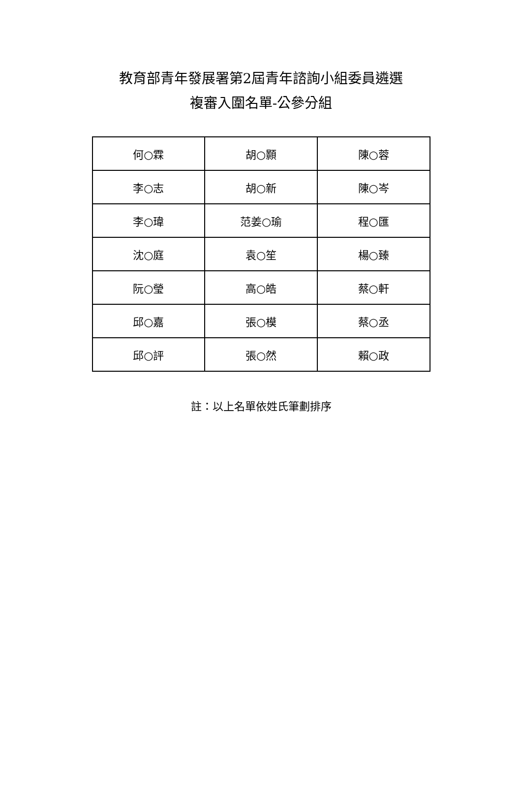教育部青年發展署第2屆青年諮詢小組委員遴選
複審入圍名單-公參分組
| 何○霖 | 胡○顥 | 陳○蓉 |
| 李○志 | 胡○新 | 陳○岑 |
| 李○瑋 | 范姜○瑜 | 程○匯 |
| 沈○庭 | 袁○笙 | 楊○臻 |
| 阮○瑩 | 高○皓 | 蔡○軒 |
| 邱○嘉 | 張○模 | 蔡○丞 |
| 邱○評 | 張○然 | 賴○政 |
註：以上名單依姓氏筆劃排序